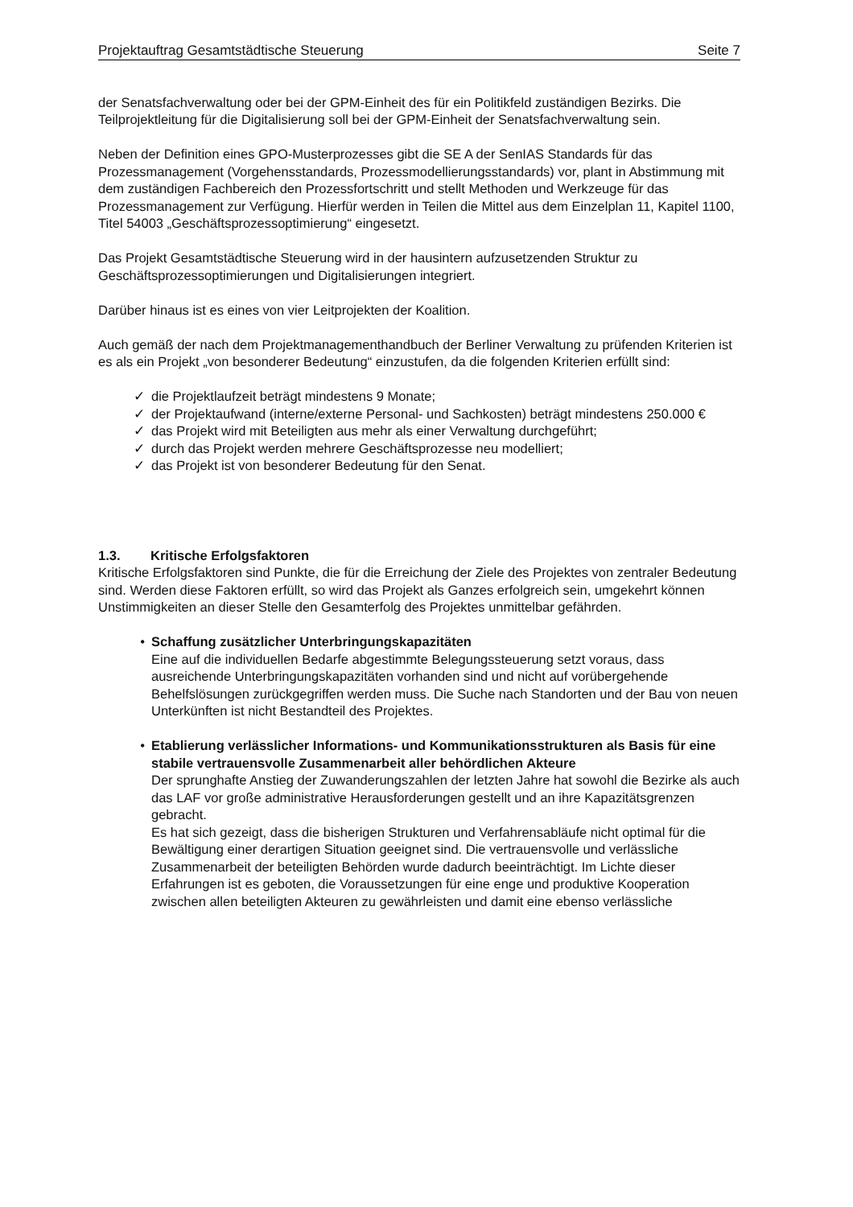Projektauftrag Gesamtstädtische Steuerung Seite 7
der Senatsfachverwaltung oder bei der GPM-Einheit des für ein Politikfeld zuständigen Bezirks. Die Teilprojektleitung für die Digitalisierung soll bei der GPM-Einheit der Senatsfachverwaltung sein.
Neben der Definition eines GPO-Musterprozesses gibt die SE A der SenIAS Standards für das Prozessmanagement (Vorgehensstandards, Prozessmodellierungsstandards) vor, plant in Abstimmung mit dem zuständigen Fachbereich den Prozessfortschritt und stellt Methoden und Werkzeuge für das Prozessmanagement zur Verfügung. Hierfür werden in Teilen die Mittel aus dem Einzelplan 11, Kapitel 1100, Titel 54003 „Geschäftsprozessoptimierung“ eingesetzt.
Das Projekt Gesamtstädtische Steuerung wird in der hausintern aufzusetzenden Struktur zu Geschäftsprozessoptimierungen und Digitalisierungen integriert.
Darüber hinaus ist es eines von vier Leitprojekten der Koalition.
Auch gemäß der nach dem Projektmanagementhandbuch der Berliner Verwaltung zu prüfenden Kriterien ist es als ein Projekt „von besonderer Bedeutung“ einzustufen, da die folgenden Kriterien erfüllt sind:
✓ die Projektlaufzeit beträgt mindestens 9 Monate;
✓ der Projektaufwand (interne/externe Personal- und Sachkosten) beträgt mindestens 250.000 €
✓ das Projekt wird mit Beteiligten aus mehr als einer Verwaltung durchgeführt;
✓ durch das Projekt werden mehrere Geschäftsprozesse neu modelliert;
✓ das Projekt ist von besonderer Bedeutung für den Senat.
1.3. Kritische Erfolgsfaktoren
Kritische Erfolgsfaktoren sind Punkte, die für die Erreichung der Ziele des Projektes von zentraler Bedeutung sind. Werden diese Faktoren erfüllt, so wird das Projekt als Ganzes erfolgreich sein, umgekehrt können Unstimmigkeiten an dieser Stelle den Gesamterfolg des Projektes unmittelbar gefährden.
• Schaffung zusätzlicher Unterbringungskapazitäten
Eine auf die individuellen Bedarfe abgestimmte Belegungssteuerung setzt voraus, dass ausreichende Unterbringungskapazitäten vorhanden sind und nicht auf vorübergehende Behelfslösungen zurückgegriffen werden muss. Die Suche nach Standorten und der Bau von neuen Unterkünften ist nicht Bestandteil des Projektes.
• Etablierung verlässlicher Informations- und Kommunikationsstrukturen als Basis für eine stabile vertrauensvolle Zusammenarbeit aller behördlichen Akteure
Der sprunghafte Anstieg der Zuwanderungszahlen der letzten Jahre hat sowohl die Bezirke als auch das LAF vor große administrative Herausforderungen gestellt und an ihre Kapazitätsgrenzen gebracht.
Es hat sich gezeigt, dass die bisherigen Strukturen und Verfahrensabläufe nicht optimal für die Bewältigung einer derartigen Situation geeignet sind. Die vertrauensvolle und verlässliche Zusammenarbeit der beteiligten Behörden wurde dadurch beeinträchtigt. Im Lichte dieser Erfahrungen ist es geboten, die Voraussetzungen für eine enge und produktive Kooperation zwischen allen beteiligten Akteuren zu gewährleisten und damit eine ebenso verlässliche